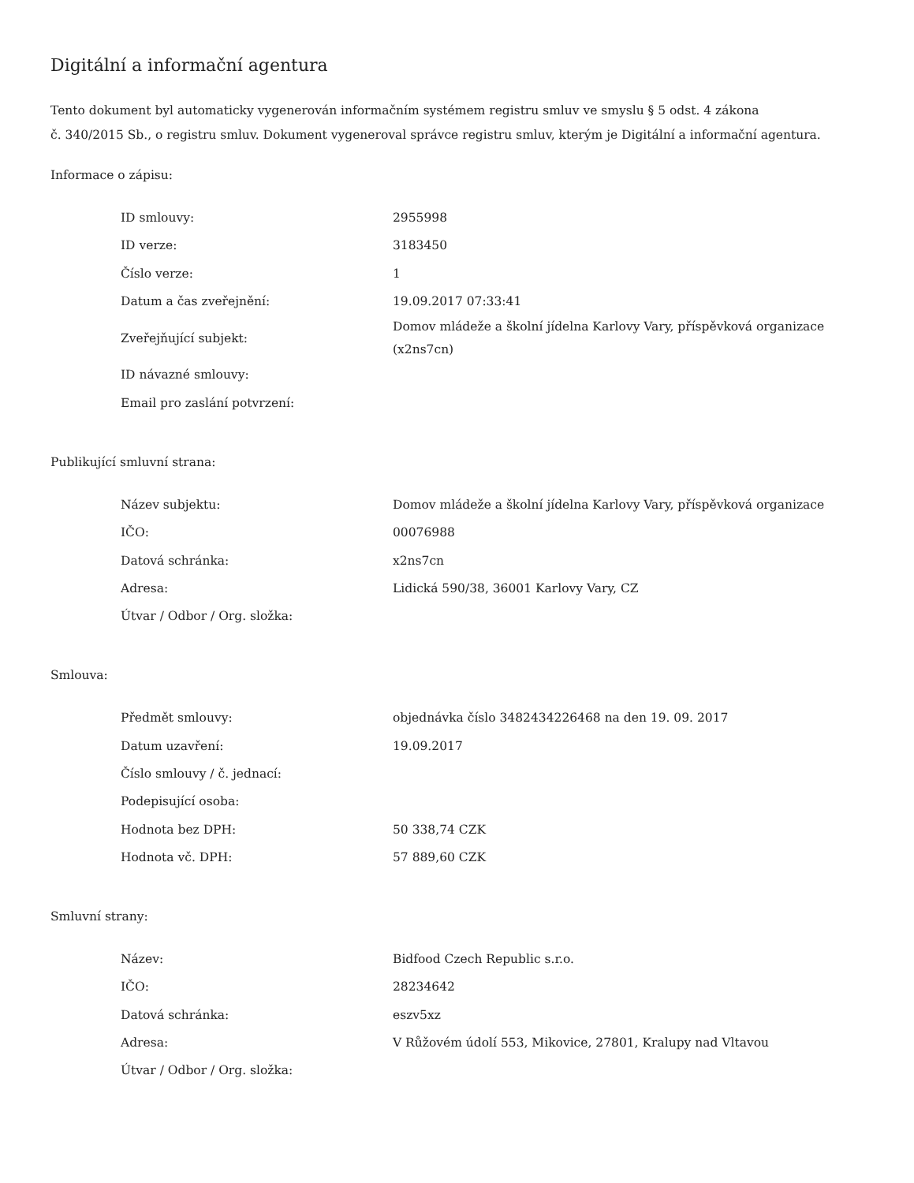Digitální a informační agentura
Tento dokument byl automaticky vygenerován informačním systémem registru smluv ve smyslu § 5 odst. 4 zákona
č. 340/2015 Sb., o registru smluv. Dokument vygeneroval správce registru smluv, kterým je Digitální a informační agentura.
Informace o zápisu:
| ID smlouvy: | 2955998 |
| ID verze: | 3183450 |
| Číslo verze: | 1 |
| Datum a čas zveřejnění: | 19.09.2017 07:33:41 |
| Zveřejňující subjekt: | Domov mládeže a školní jídelna Karlovy Vary, příspěvková organizace (x2ns7cn) |
| ID návazné smlouvy: | |
| Email pro zaslání potvrzení: | |
Publikující smluvní strana:
| Název subjektu: | Domov mládeže a školní jídelna Karlovy Vary, příspěvková organizace |
| IČO: | 00076988 |
| Datová schránka: | x2ns7cn |
| Adresa: | Lidická 590/38, 36001 Karlovy Vary, CZ |
| Útvar / Odbor / Org. složka: | |
Smlouva:
| Předmět smlouvy: | objednávka číslo 3482434226468 na den 19. 09. 2017 |
| Datum uzavření: | 19.09.2017 |
| Číslo smlouvy / č. jednací: | |
| Podepisující osoba: | |
| Hodnota bez DPH: | 50 338,74 CZK |
| Hodnota vč. DPH: | 57 889,60 CZK |
Smluvní strany:
| Název: | Bidfood Czech Republic s.r.o. |
| IČO: | 28234642 |
| Datová schránka: | eszv5xz |
| Adresa: | V Růžovém údolí 553, Mikovice, 27801, Kralupy nad Vltavou |
| Útvar / Odbor / Org. složka: | |